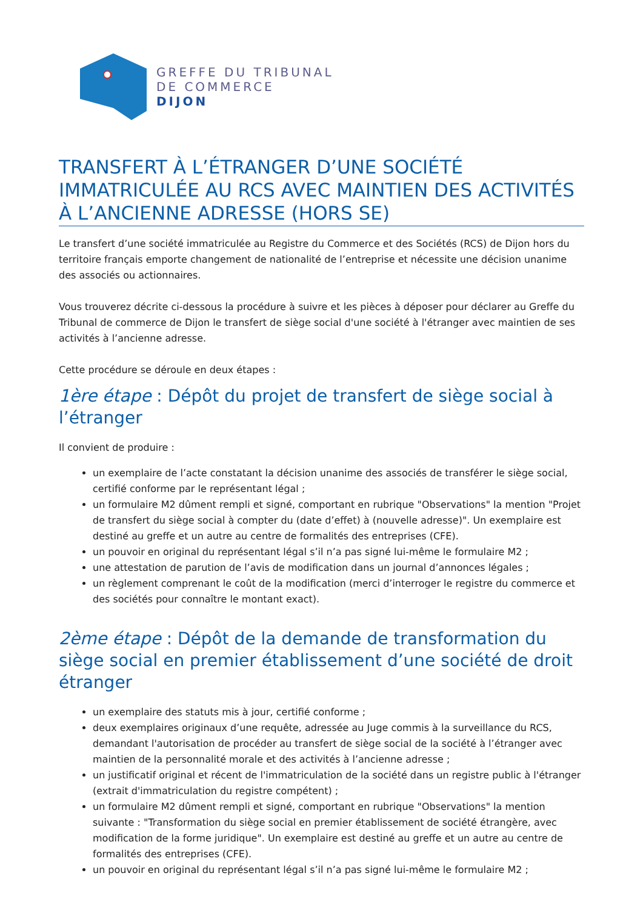GREFFE DU TRIBUNAL
DE COMMERCE
DIJON
TRANSFERT À L’ÉTRANGER D’UNE SOCIÉTÉ IMMATRICULÉE AU RCS AVEC MAINTIEN DES ACTIVITÉS À L’ANCIENNE ADRESSE (HORS SE)
Le transfert d’une société immatriculée au Registre du Commerce et des Sociétés (RCS) de Dijon hors du territoire français emporte changement de nationalité de l’entreprise et nécessite une décision unanime des associés ou actionnaires.
Vous trouverez décrite ci-dessous la procédure à suivre et les pièces à déposer pour déclarer au Greffe du Tribunal de commerce de Dijon le transfert de siège social d'une société à l'étranger avec maintien de ses activités à l’ancienne adresse.
Cette procédure se déroule en deux étapes :
1ère étape : Dépôt du projet de transfert de siège social à l’étranger
Il convient de produire :
un exemplaire de l’acte constatant la décision unanime des associés de transférer le siège social, certifié conforme par le représentant légal ;
un formulaire M2 dûment rempli et signé, comportant en rubrique "Observations" la mention "Projet de transfert du siège social à compter du (date d’effet) à (nouvelle adresse)". Un exemplaire est destiné au greffe et un autre au centre de formalités des entreprises (CFE).
un pouvoir en original du représentant légal s’il n’a pas signé lui-même le formulaire M2 ;
une attestation de parution de l’avis de modification dans un journal d’annonces légales ;
un règlement comprenant le coût de la modification (merci d’interroger le registre du commerce et des sociétés pour connaître le montant exact).
2ème étape : Dépôt de la demande de transformation du siège social en premier établissement d’une société de droit étranger
un exemplaire des statuts mis à jour, certifié conforme ;
deux exemplaires originaux d’une requête, adressée au Juge commis à la surveillance du RCS, demandant l'autorisation de procéder au transfert de siège social de la société à l’étranger avec maintien de la personnalité morale et des activités à l’ancienne adresse ;
un justificatif original et récent de l'immatriculation de la société dans un registre public à l'étranger (extrait d'immatriculation du registre compétent) ;
un formulaire M2 dûment rempli et signé, comportant en rubrique "Observations" la mention suivante : "Transformation du siège social en premier établissement de société étrangère, avec modification de la forme juridique". Un exemplaire est destiné au greffe et un autre au centre de formalités des entreprises (CFE).
un pouvoir en original du représentant légal s’il n’a pas signé lui-même le formulaire M2 ;